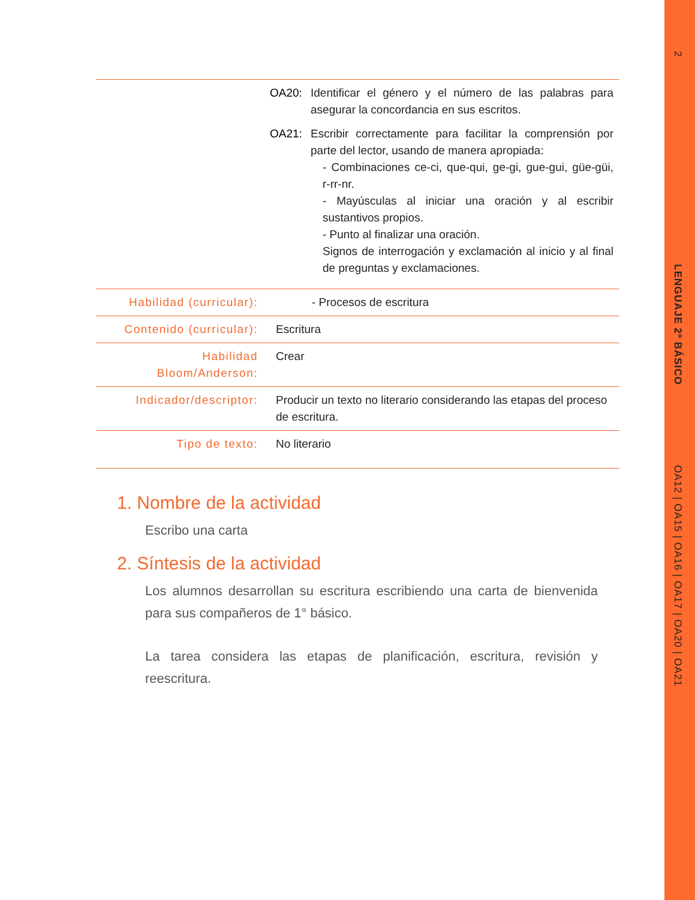2
LENGUAJE 2º BÁSICO
OA12 | OA15 | OA16 | OA17 | OA20 | OA21
| | OA20: Identificar el género y el número de las palabras para asegurar la concordancia en sus escritos. OA21: Escribir correctamente para facilitar la comprensión por parte del lector, usando de manera apropiada: - Combinaciones ce-ci, que-qui, ge-gi, gue-gui, güe-güi, r-rr-nr. - Mayúsculas al iniciar una oración y al escribir sustantivos propios. - Punto al finalizar una oración. Signos de interrogación y exclamación al inicio y al final de preguntas y exclamaciones. |
| Habilidad (curricular): | - Procesos de escritura |
| Contenido (curricular): | Escritura |
| Habilidad Bloom/Anderson: | Crear |
| Indicador/descriptor: | Producir un texto no literario considerando las etapas del proceso de escritura. |
| Tipo de texto: | No literario |
1. Nombre de la actividad
Escribo una carta
2. Síntesis de la actividad
Los alumnos desarrollan su escritura escribiendo una carta de bienvenida para sus compañeros de 1° básico.
La tarea considera las etapas de planificación, escritura, revisión y reescritura.